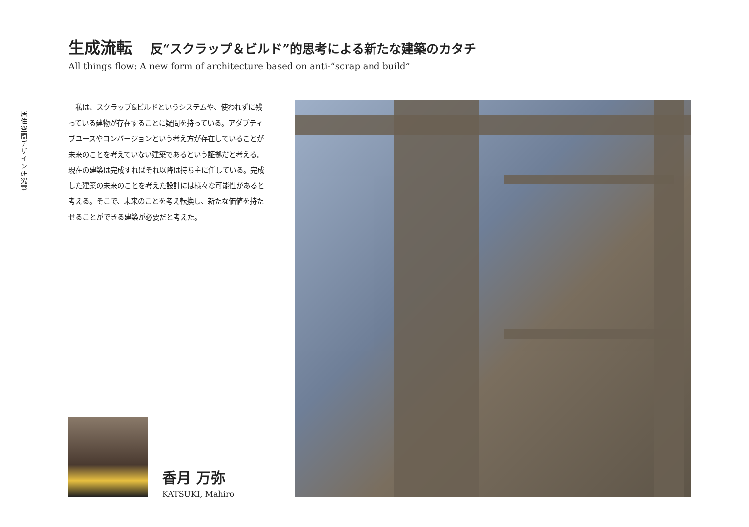生成流転 反“スクラップ＆ビルド”的思考による新たな建築のカタチ
All things flow: A new form of architecture based on anti-“scrap and build”
居住空間デザイン研究室
　私は、スクラップ&ビルドというシステムや、使われずに残っている建物が存在することに疑問を持っている。アダプティブユースやコンバージョンという考え方が存在していることが未来のことを考えていない建築であるという証拠だと考える。現在の建築は完成すればそれ以降は持ち主に任している。完成した建築の未来のことを考えた設計には様々な可能性があると考える。そこで、未来のことを考え転換し、新たな価値を持たせることができる建築が必要だと考えた。
香月 万弥
KATSUKI, Mahiro